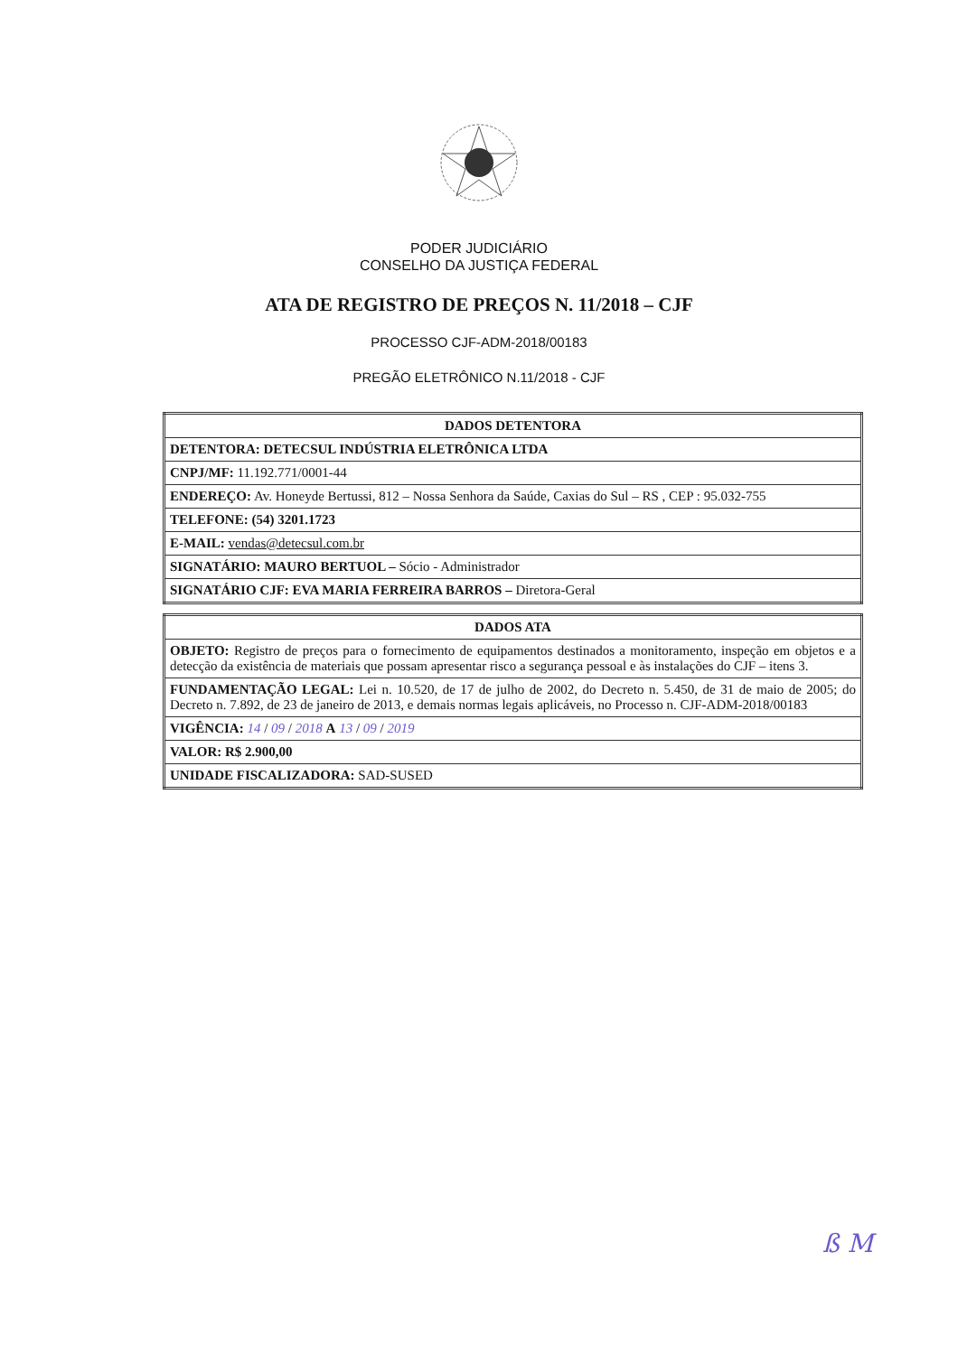PODER JUDICIÁRIO
CONSELHO DA JUSTIÇA FEDERAL
ATA DE REGISTRO DE PREÇOS N. 11/2018 – CJF
PROCESSO CJF-ADM-2018/00183
PREGÃO ELETRÔNICO N.11/2018 - CJF
| DADOS DETENTORA |
| --- |
| DETENTORA: DETECSUL INDÚSTRIA ELETRÔNICA LTDA |
| CNPJ/MF: 11.192.771/0001-44 |
| ENDEREÇO: Av. Honeyde Bertussi, 812 – Nossa Senhora da Saúde, Caxias do Sul – RS , CEP : 95.032-755 |
| TELEFONE: (54) 3201.1723 |
| E-MAIL: vendas@detecsul.com.br |
| SIGNATÁRIO: MAURO BERTUOL – Sócio - Administrador |
| SIGNATÁRIO CJF: EVA MARIA FERREIRA BARROS – Diretora-Geral |
| DADOS ATA |
| --- |
| OBJETO: Registro de preços para o fornecimento de equipamentos destinados a monitoramento, inspeção em objetos e a detecção da existência de materiais que possam apresentar risco a segurança pessoal e às instalações do CJF – itens 3. |
| FUNDAMENTAÇÃO LEGAL: Lei n. 10.520, de 17 de julho de 2002, do Decreto n. 5.450, de 31 de maio de 2005; do Decreto n. 7.892, de 23 de janeiro de 2013, e demais normas legais aplicáveis, no Processo n. CJF-ADM-2018/00183 |
| VIGÊNCIA: 14 / 09 / 2018 A 13 / 09 / 2019 |
| VALOR: R$ 2.900,00 |
| UNIDADE FISCALIZADORA: SAD-SUSED |
ß M